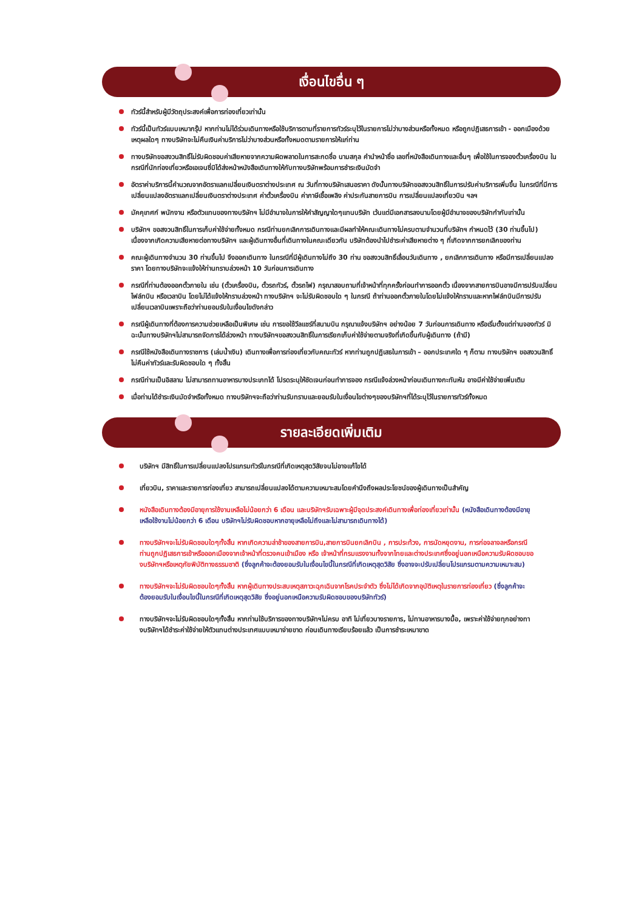เงื่อนไขอื่น ๆ
ทัวร์นี้สำหรับผู้มีวัตถุประสงค์เพื่อการท่องเที่ยวเท่านั้น
ทัวร์นี้เป็นทัวร์แบบเหมากรุ๊ป หากท่านไม่ได้ร่วมเดินทางหรือใช้บริการตามที่รายการทัวร์ระบุไว้ในรายการไม่ว่าบางส่วนหรือทั้งหมด หรือถูกปฎิเสธการเข้า - ออกเมืองด้วยเหตุผลใดๆ ทางบริษัทจะไม่คืนเงินค่าบริการไม่ว่าบางส่วนหรือทั้งหมดตามรายการให้แก่ท่าน
ทางบริษัทขอสงวนสิทธิ์ไม่รับผิดชอบค่าเสียหายจากความผิดพลาดในการสะกดชื่อ นามสกุล คำนำหน้าชื่อ เลขที่หนังสือเดินทางและอื่นๆ เพื่อใช้ในการจองตั๋วเครื่องบิน ในกรณีที่นักท่องเที่ยวหรือเอเจนซี่มิได้ส่งหน้าหนังสือเดินทางให้กับทางบริษัทพร้อมการชำระเงินมัดจำ
อัตราค่าบริการนี้คำนวณจากอัตราแลกเปลี่ยนเงินตราต่างประเทศ ณ วันที่ทางบริษัทเสนอราคา ดังนั้นทางบริษัทขอสงวนสิทธิ์ในการปรับค่าบริการเพิ่มขึ้น ในกรณีที่มีการเปลี่ยนแปลงอัตราแลกเปลี่ยนเงินตราต่างประเทศ ค่าตั๋วเครื่องบิน ค่าภาษีเชื้อเพลิง ค่าประกันสายการบิน การเปลี่ยนแปลงเที่ยวบิน ฯลฯ
มัคคุเทศก์ พนักงาน หรือตัวแทนของทางบริษัทฯ ไม่มีอำนาจในการให้คำสัญญาใดๆแทนบริษัท เว้นแต่มีเอกสารลงนามโดยผู้มีอำนาจของบริษัทกำกับเท่านั้น
บริษัทฯ ขอสงวนสิทธิ์ในการเก็บค่าใช้จ่ายทั้งหมด กรณีท่านยกเลิกการเดินทางและมีผลทำให้คณะเดินทางไม่ครบตามจำนวนที่บริษัทฯ กำหนดไว้ (30 ท่านขึ้นไป) เนื่องจากเกิดความเสียหายต่อทางบริษัทฯ และผู้เดินทางอื่นที่เดินทางในคณะเดียวกัน บริษัทต้องนำไปชำระค่าเสียหายต่าง ๆ ที่เกิดจากการยกเลิกของท่าน
คณะผู้เดินทางจำนวน 30 ท่านขึ้นไป จึงออกเดินทาง ในกรณีที่มีผู้เดินทางไม่ถึง 30 ท่าน ขอสงวนสิทธิ์เลื่อนวันเดินทาง , ยกเลิกการเดินทาง หรือมีการเปลี่ยนแปลงราคา โดยทางบริษัทจะแจ้งให้ท่านทราบล่วงหน้า 10 วันก่อนการเดินทาง
กรณีที่ท่านต้องออกตั๋วภายใน เช่น (ตั๋วเครื่องบิน, ตั๋วรถทัวร์, ตั๋วรถไฟ) กรุณาสอบถามที่เจ้าหน้าที่ทุกครั้งก่อนทำการออกตั๋ว เนื่องจากสายการบินอาจมีการปรับเปลี่ยนไฟล์ทบิน หรือเวลาบิน โดยไม่ได้แจ้งให้ทราบล่วงหน้า ทางบริษัทฯ จะไม่รับผิดชอบใด ๆ ในกรณี ถ้าท่านออกตั๋วภายในโดยไม่แจ้งให้ทราบและหากไฟล์ทบินมีการปรับเปลี่ยนเวลาบินเพราะถือว่าท่านยอมรับในเงื่อนไขดังกล่าว
กรณีผู้เดินทางที่ต้องการความช่วยเหลือเป็นพิเศษ เช่น การขอใช้วีลแชร์ที่สนามบิน กรุณาแจ้งบริษัทฯ อย่างน้อย 7 วันก่อนการเดินทาง หรือเริ่มตั้งแต่ท่านจองทัวร์ มิฉะนั้นทางบริษัทฯไม่สามารถจัดการได้ล่วงหน้า ทางบริษัทฯขอสงวนสิทธิ์ในการเรียกเก็บค่าใช้จ่ายตามจริงที่เกิดขึ้นกับผู้เดินทาง (ถ้ามี)
กรณีใช้หนังสือเดินทางราชการ (เล่มน้ำเงิน) เดินทางเพื่อการท่องเที่ยวกับคณะทัวร์ หากท่านถูกปฏิเสธในการเข้า – ออกประเทศใด ๆ ก็ตาม ทางบริษัทฯ ขอสงวนสิทธิ์ไม่คืนค่าทัวร์และรับผิดชอบใด ๆ ทั้งสิ้น
กรณีท่านเป็นอิสลาม ไม่สามารถทานอาหารบางประเภทได้ โปรดระบุให้ชัดเจนก่อนทำการจอง กรณีแจ้งล่วงหน้าก่อนเดินทางกะทันหัน อาจมีค่าใช้จ่ายเพิ่มเติม
เมื่อท่านได้ชำระเงินมัดจำหรือทั้งหมด ทางบริษัทฯจะถือว่าท่านรับทราบและยอมรับในเงื่อนไขต่างๆของบริษัทฯที่ได้ระบุไว้ในรายการทัวร์ทั้งหมด
รายละเอียดเพิ่มเติม
บริษัทฯ มีสิทธิ์ในการเปลี่ยนแปลงโปรแกรมทัวร์ในกรณีที่เกิดเหตุสุดวิสัยจนไม่อาจแก้ไขได้
เที่ยวบิน, ราคาและรายการท่องเที่ยว สามารถเปลี่ยนแปลงได้ตามความเหมาะสมโดยคำนึงถึงผลประโยชน์ของผู้เดินทางเป็นสำคัญ
หนังสือเดินทางต้องมีอายุการใช้งานเหลือไม่น้อยกว่า 6 เดือน และบริษัทฯรับเฉพาะผู้มีจุดประสงค์เดินทางเพื่อท่องเที่ยวเท่านั้น (หนังสือเดินทางต้องมีอายุเหลือใช้งานไม่น้อยกว่า 6 เดือน บริษัทฯไม่รับผิดชอบหากอายุเหลือไม่ถึงและไม่สามารถเดินทางได้)
ทางบริษัทฯจะไม่รับผิดชอบใดๆทั้งสิ้น หากเกิดความล่าช้าของสายการบิน,สายการบินยกเลิกบิน , การประท้วง, การนัดหยุดงาน, การก่อจลาจลหรือกรณีท่านถูกปฏิเสธการเข้าหรือออกเมืองจากเจ้าหน้าที่ตรวจคนเข้าเมือง หรือ เจ้าหน้าที่กรมแรงงานทั้งจากไทยและต่างประเทศซึ่งอยู่นอกเหนือความรับผิดชอบของบริษัทฯหรือเหตุภัยพิบัติทางธรรมชาติ (ซึ่งลูกค้าจะต้องยอมรับในเงื่อนไขนี้ในกรณีที่เกิดเหตุสุดวิสัย ซึ่งอาจจะปรับเปลี่ยนโปรแกรมตามความเหมาะสม)
ทางบริษัทฯจะไม่รับผิดชอบใดๆทั้งสิ้น หากผู้เดินทางประสบเหตุสภาวะฉุกเฉินจากโรคประจำตัว ซึ่งไม่ได้เกิดจากอุบัติเหตุในรายการท่องเที่ยว (ซึ่งลูกค้าจะต้องยอมรับในเงื่อนไขนี้ในกรณีที่เกิดเหตุสุดวิสัย ซึ่งอยู่นอกเหนือความรับผิดชอบของบริษัททัวร์)
ทางบริษัทฯจะไม่รับผิดชอบใดๆทั้งสิ้น หากท่านใช้บริการของทางบริษัทฯไม่ครบ อาทิ ไม่เที่ยวบางรายการ, ไม่ทานอาหารบางมื้อ, เพราะค่าใช้จ่ายทุกอย่างทางบริษัทฯได้ชำระค่าใช้จ่ายให้ตัวแทนต่างประเทศแบบเหมาจ่ายขาด ก่อนเดินทางเรียบร้อยแล้ว เป็นการชำระเหมาขาด